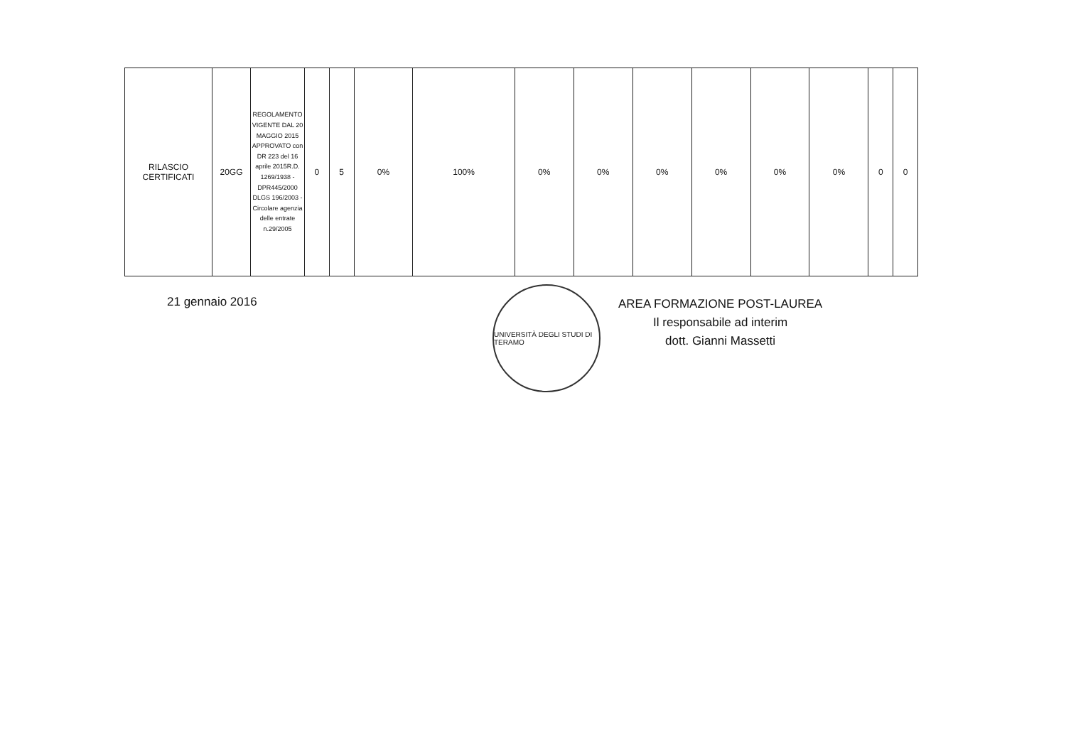| RILASCIO CERTIFICATI | 20GG | REGOLAMENTO VIGENTE DAL 20 MAGGIO 2015 APPROVATO con DR 223 del 16 aprile 2015R.D. 1269/1938 - DPR445/2000 DLGS 196/2003 - Circolare agenzia delle entrate n.29/2005 | 0 | 5 | 0% | 100% | 0% | 0% | 0% | 0% | 0% | 0% | 0 | 0 |
21 gennaio 2016
UNIVERSITÀ DEGLI STUDI DI TERAMO
AREA FORMAZIONE POST-LAUREA
Il responsabile ad interim
dott. Gianni Massetti